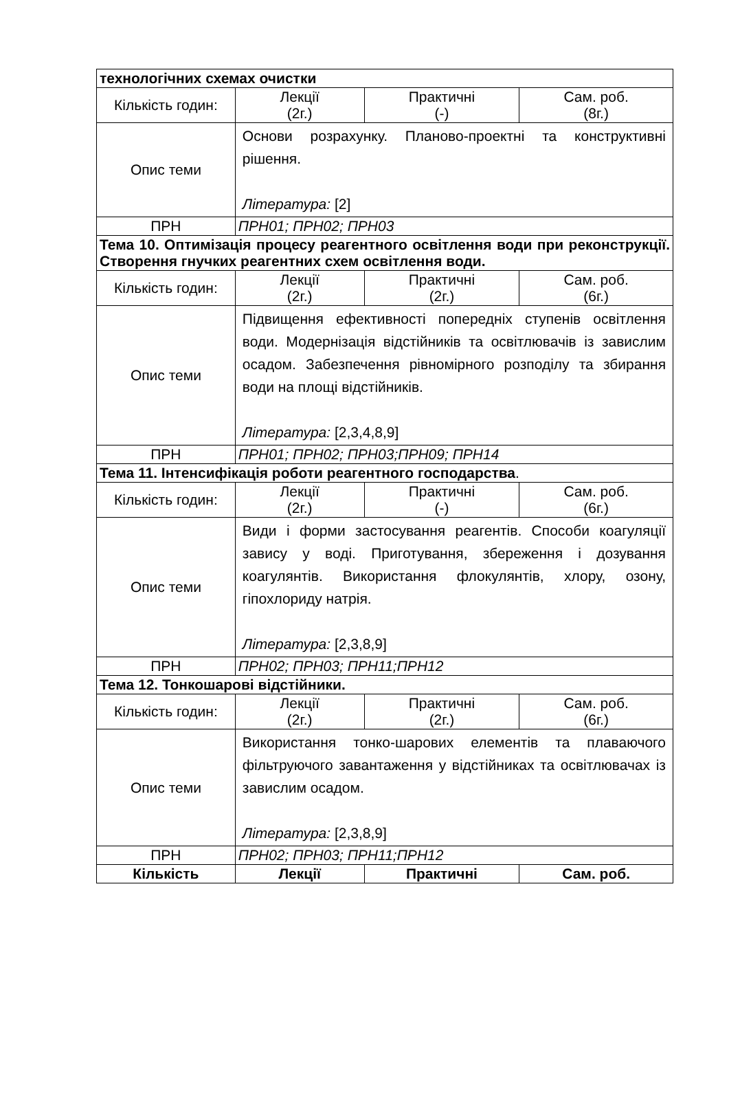| технологічних схемах очистки | | | |
| Кількість годин: | Лекції (2г.) | Практичні (-) | Сам. роб. (8г.) |
| Опис теми | Основи розрахунку. Планово-проектні та конструктивні рішення. Література: [2] | | |
| ПРН | ПРН01; ПРН02; ПРН03 | | |
| Тема 10. Оптимізація процесу реагентного освітлення води при реконструкції. Створення гнучких реагентних схем освітлення води. | | | |
| Кількість годин: | Лекції (2г.) | Практичні (2г.) | Сам. роб. (6г.) |
| Опис теми | Підвищення ефективності попередніх ступенів освітлення води. Модернізація відстійників та освітлювачів із завислим осадом. Забезпечення рівномірного розподілу та збирання води на площі відстійників. Література: [2,3,4,8,9] | | |
| ПРН | ПРН01; ПРН02; ПРН03;ПРН09; ПРН14 | | |
| Тема 11. Інтенсифікація роботи реагентного господарства . | | | |
| Кількість годин: | Лекції (2г.) | Практичні (-) | Сам. роб. (6г.) |
| Опис теми | Види і форми застосування реагентів. Способи коагуляції завису у воді. Приготування, збереження і дозування коагулянтів. Використання флокулянтів, хлору, озону, гіпохлориду натрія. Література: [2,3,8,9] | | |
| ПРН | ПРН02; ПРН03; ПРН11;ПРН12 | | |
| Тема 12. Тонкошарові відстійники. | | | |
| Кількість годин: | Лекції (2г.) | Практичні (2г.) | Сам. роб. (6г.) |
| Опис теми | Використання тонко-шарових елементів та плаваючого фільтруючого завантаження у відстійниках та освітлювачах із завислим осадом. Література: [2,3,8,9] | | |
| ПРН | ПРН02; ПРН03; ПРН11;ПРН12 | | |
| Кількість | Лекції | Практичні | Сам. роб. |